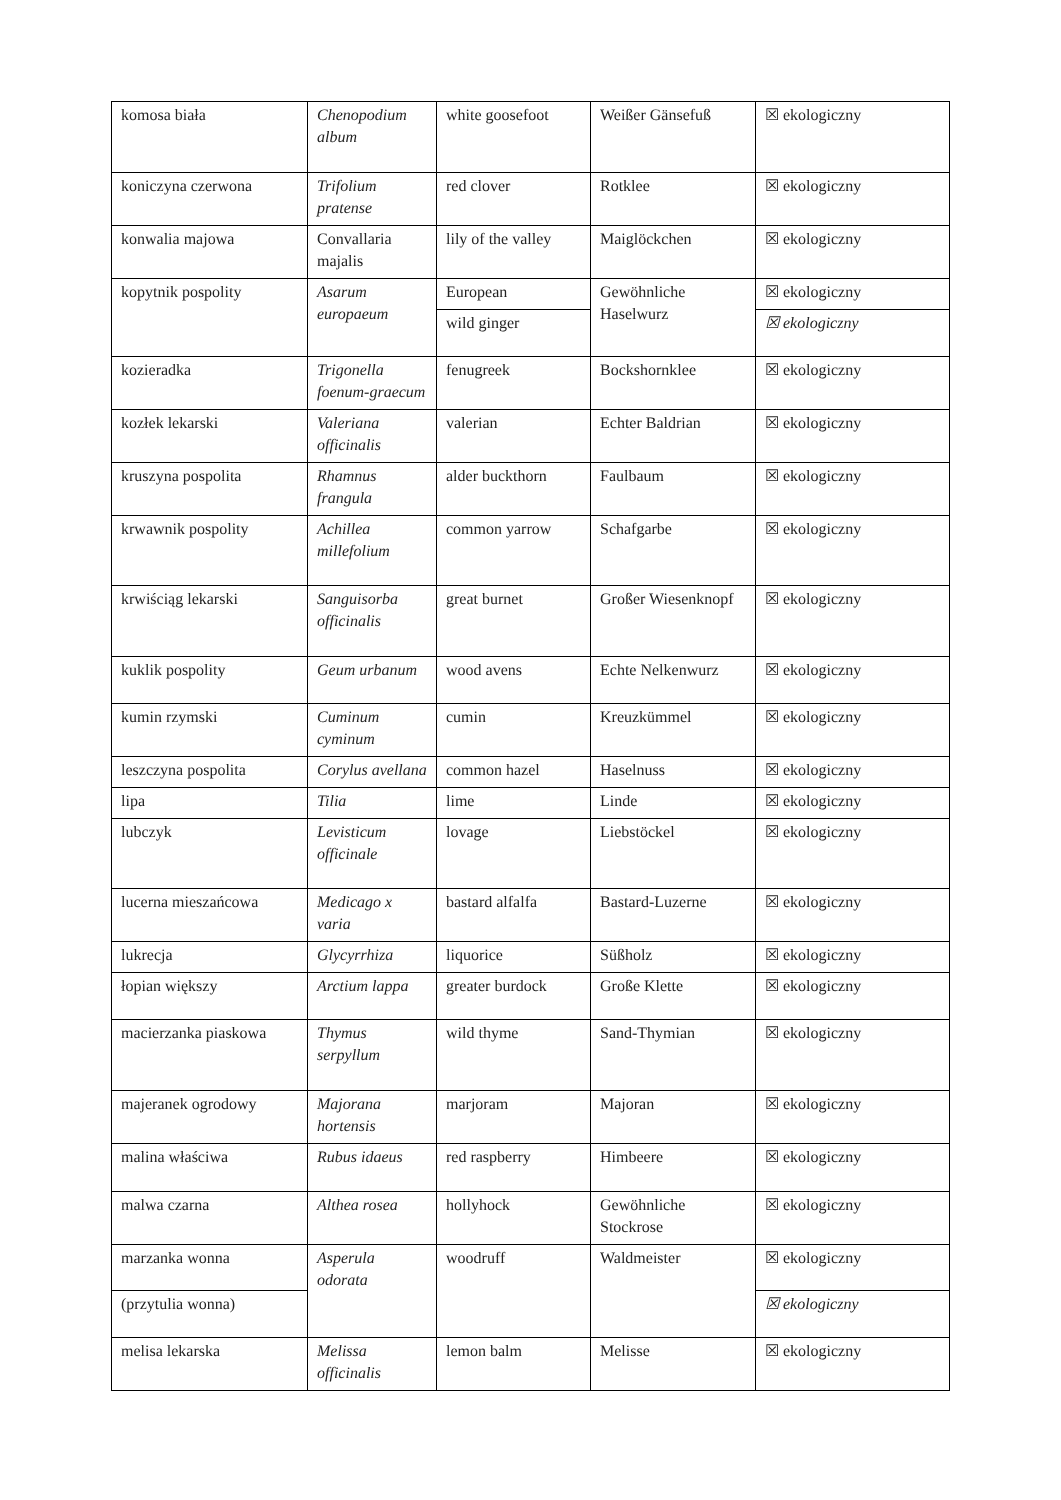| komosa biała | Chenopodium album | white goosefoot | Weißer Gänsefuß | ☒ ekologiczny |
| koniczyna czerwona | Trifolium pratense | red clover | Rotklee | ☒ ekologiczny |
| konwalia majowa | Convallaria majalis | lily of the valley | Maiglöckchen | ☒ ekologiczny |
| kopytnik pospolity | Asarum europaeum | European | Gewöhnliche Haselwurz | ☒ ekologiczny |
| | | wild ginger | | ☒ ekologiczny |
| kozieradka | Trigonella foenum-graecum | fenugreek | Bockshornklee | ☒ ekologiczny |
| kozłek lekarski | Valeriana officinalis | valerian | Echter Baldrian | ☒ ekologiczny |
| kruszyna pospolita | Rhamnus frangula | alder buckthorn | Faulbaum | ☒ ekologiczny |
| krwawnik pospolity | Achillea millefolium | common yarrow | Schafgarbe | ☒ ekologiczny |
| krwiściąg lekarski | Sanguisorba officinalis | great burnet | Großer Wiesenknopf | ☒ ekologiczny |
| kuklik pospolity | Geum urbanum | wood avens | Echte Nelkenwurz | ☒ ekologiczny |
| kumin rzymski | Cuminum cyminum | cumin | Kreuzkümmel | ☒ ekologiczny |
| leszczyna pospolita | Corylus avellana | common hazel | Haselnuss | ☒ ekologiczny |
| lipa | Tilia | lime | Linde | ☒ ekologiczny |
| lubczyk | Levisticum officinale | lovage | Liebstöckel | ☒ ekologiczny |
| lucerna mieszańcowa | Medicago x varia | bastard alfalfa | Bastard-Luzerne | ☒ ekologiczny |
| lukrecja | Glycyrrhiza | liquorice | Süßholz | ☒ ekologiczny |
| łopian większy | Arctium lappa | greater burdock | Große Klette | ☒ ekologiczny |
| macierzanka piaskowa | Thymus serpyllum | wild thyme | Sand-Thymian | ☒ ekologiczny |
| majeranek ogrodowy | Majorana hortensis | marjoram | Majoran | ☒ ekologiczny |
| malina właściwa | Rubus idaeus | red raspberry | Himbeere | ☒ ekologiczny |
| malwa czarna | Althea rosea | hollyhock | Gewöhnliche Stockrose | ☒ ekologiczny |
| marzanka wonna | Asperula odorata | woodruff | Waldmeister | ☒ ekologiczny |
| (przytulia wonna) | | | | ☒ ekologiczny |
| melisa lekarska | Melissa officinalis | lemon balm | Melisse | ☒ ekologiczny |